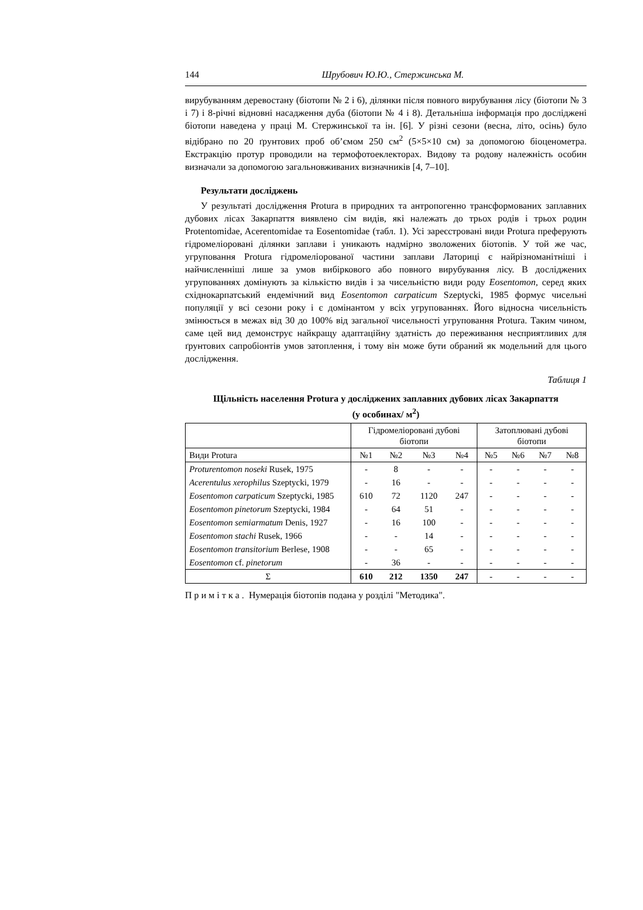144 Шрубович Ю.Ю., Стержинська М.
вирубуванням деревостану (біотопи № 2 і 6), ділянки після повного вирубування лісу (біотопи № 3 і 7) і 8-річні відновні насадження дуба (біотопи № 4 і 8). Детальніша інформація про досліджені біотопи наведена у праці М. Стержинської та ін. [6]. У різні сезони (весна, літо, осінь) було відібрано по 20 ґрунтових проб об’ємом 250 см<sup>2</sup> (5×5×10 см) за допомогою біоценометра. Екстракцію протур проводили на термофотоеклекторах. Видову та родову належність особин визначали за допомогою загальновживаних визначників [4, 7–10].
Результати досліджень
У результаті дослідження Protura в природних та антропогенно трансформованих заплавних дубових лісах Закарпаття виявлено сім видів, які належать до трьох родів і трьох родин Protentomidae, Acerentomidae та Eosentomidae (табл. 1). Усі зареєстровані види Protura преферують гідромеліоровані ділянки заплави і уникають надмірно зволожених біотопів. У той же час, угруповання Protura гідромеліорованої частини заплави Латориці є найрізноманітніші і найчисленніші лише за умов вибіркового або повного вирубування лісу. В досліджених угрупованнях домінують за кількістю видів і за чисельністю види роду Eosentomon, серед яких східнокарпатський ендемічний вид Eosentomon carpaticum Szeptycki, 1985 формує чисельні популяції у всі сезони року і є домінантом у всіх угрупованнях. Його відносна чисельність змінюється в межах від 30 до 100% від загальної чисельності угруповання Protura. Таким чином, саме цей вид демонструє найкращу адаптаційну здатність до переживання несприятливих для ґрунтових сапробіонтів умов затоплення, і тому він може бути обраний як модельний для цього дослідження.
Таблиця 1
Щільність населення Protura у досліджених заплавних дубових лісах Закарпаття
(у особинах/ м<sup>2</sup>)
| | Гідромеліоровані дубові біотопи | | | | Затоплювані дубові біотопи | | | |
| --- | --- | --- | --- | --- | --- | --- | --- | --- |
| Види Protura | №1 | №2 | №3 | №4 | №5 | №6 | №7 | №8 |
| Proturentomon noseki Rusek, 1975 | - | 8 | - | - | - | - | - | - |
| Acerentulus xerophilus Szeptycki, 1979 | - | 16 | - | - | - | - | - | - |
| Eosentomon carpaticum Szeptycki, 1985 | 610 | 72 | 1120 | 247 | - | - | - | - |
| Eosentomon pinetorum Szeptycki, 1984 | - | 64 | 51 | - | - | - | - | - |
| Eosentomon semiarmatum Denis, 1927 | - | 16 | 100 | - | - | - | - | - |
| Eosentomon stachi Rusek, 1966 | - | - | 14 | - | - | - | - | - |
| Eosentomon transitorium Berlese, 1908 | - | - | 65 | - | - | - | - | - |
| Eosentomon cf. pinetorum | - | 36 | - | - | - | - | - | - |
| Σ | 610 | 212 | 1350 | 247 | - | - | - | - |
П р и м і т к а . Нумерація біотопів подана у розділі "Методика".